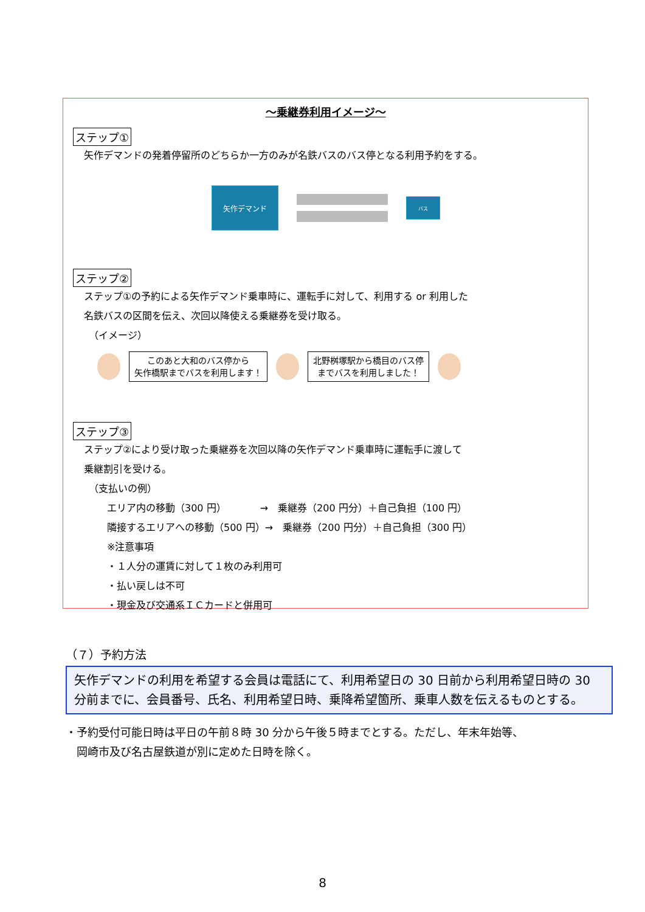～乗継券利用イメージ～
ステップ①
矢作デマンドの発着停留所のどちらか一方のみが名鉄バスのバス停となる利用予約をする。
矢作デマンド
バス
ステップ②
ステップ①の予約による矢作デマンド乗車時に、運転手に対して、利用する or 利用した
名鉄バスの区間を伝え、次回以降使える乗継券を受け取る。
　（イメージ）
このあと大和のバス停から
矢作橋駅までバスを利用します！
北野桝塚駅から橋目のバス停
までバスを利用しました！
ステップ③
ステップ②により受け取った乗継券を次回以降の矢作デマンド乗車時に運転手に渡して
乗継割引を受ける。
　（支払いの例）
エリア内の移動（300 円）　　　　→　乗継券（200 円分）＋自己負担（100 円）
隣接するエリアへの移動（500 円）→　乗継券（200 円分）＋自己負担（300 円）
※注意事項
・１人分の運賃に対して１枚のみ利用可
・払い戻しは不可
・現金及び交通系ＩＣカードと併用可
（７）予約方法
矢作デマンドの利用を希望する会員は電話にて、利用希望日の 30 日前から利用希望日時の 30 分前までに、会員番号、氏名、利用希望日時、乗降希望箇所、乗車人数を伝えるものとする。
・予約受付可能日時は平日の午前８時 30 分から午後５時までとする。ただし、年末年始等、
　岡崎市及び名古屋鉄道が別に定めた日時を除く。
8